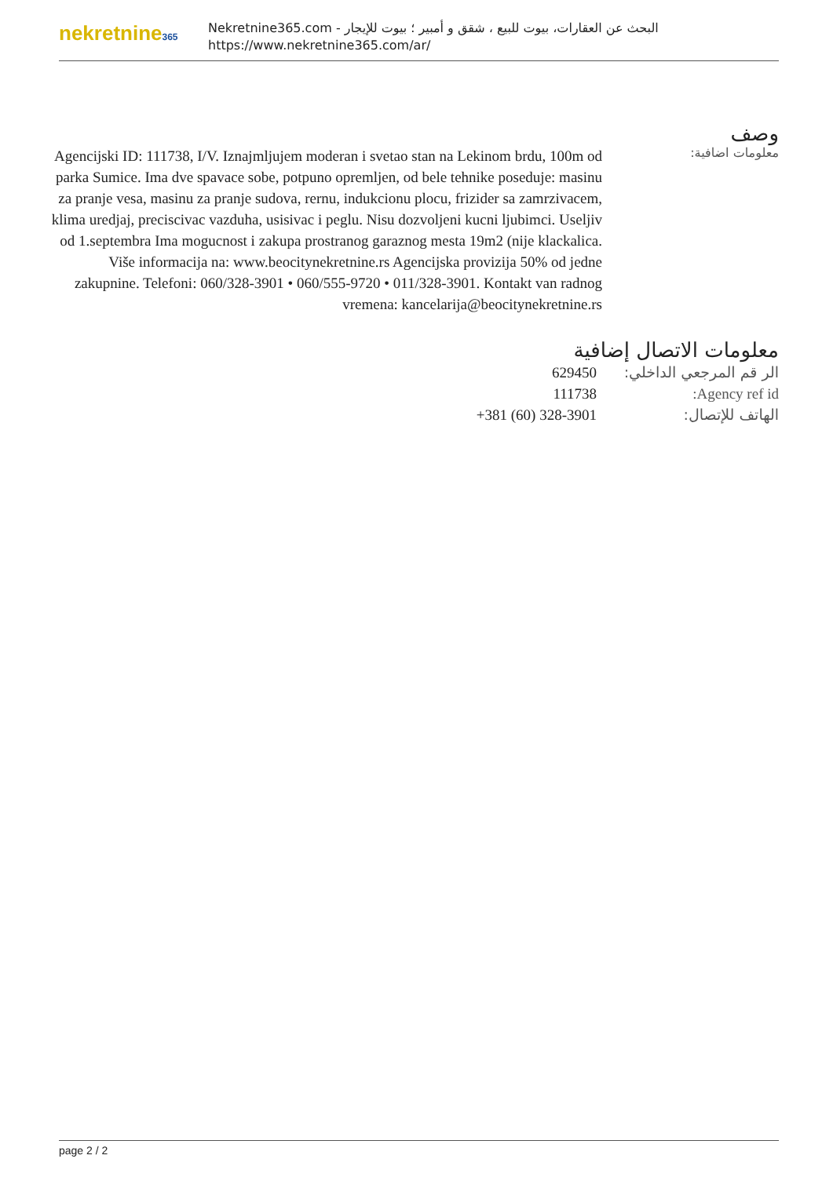nekretnine365
البحث عن العقارات، بيوت للبيع ، شقق و أمبير ؛ بيوت للإيجار - Nekretnine365.com
https://www.nekretnine365.com/ar/
وصف
معلومات اضافية:
Agencijski ID: 111738, I/V. Iznajmljujem moderan i svetao stan na Lekinom brdu, 100m od parka Sumice. Ima dve spavace sobe, potpuno opremljen, od bele tehnike poseduje: masinu za pranje vesa, masinu za pranje sudova, rernu, indukcionu plocu, frizider sa zamrzivacem, klima uredjaj, preciscivac vazduha, usisivac i peglu. Nisu dozvoljeni kucni ljubimci. Useljiv od 1.septembra Ima mogucnost i zakupa prostranog garaznog mesta 19m2 (nije klackalica. Više informacija na: www.beocitynekretnine.rs Agencijska provizija 50% od jedne zakupnine. Telefoni: 060/328-3901 • 060/555-9720 • 011/328-3901. Kontakt van radnog vremena: kancelarija@beocitynekretnine.rs
معلومات الاتصال إضافية
| الر قم المرجعي الداخلي: | 629450 |
| Agency ref id: | 111738 |
| الهاتف للإتصال: | +381 (60) 328-3901 |
page 2 / 2